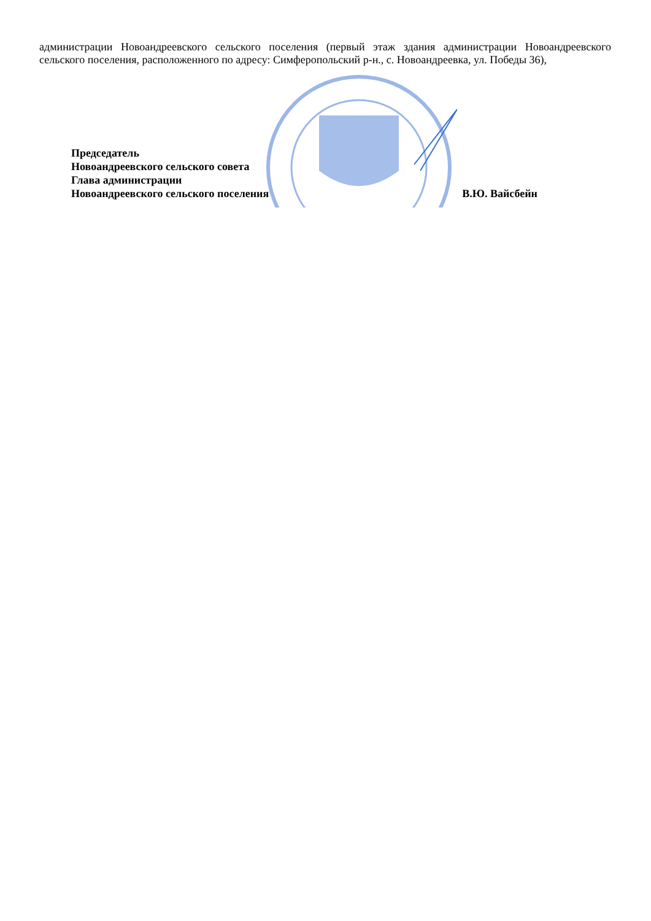администрации Новоандреевского сельского поселения (первый этаж здания администрации Новоандреевского сельского поселения, расположенного по адресу: Симферопольский р-н., с. Новоандреевка, ул. Победы 36),
Председатель
Новоандреевского сельского совета
Глава администрации
Новоандреевского сельского поселения В.Ю. Вайсбейн